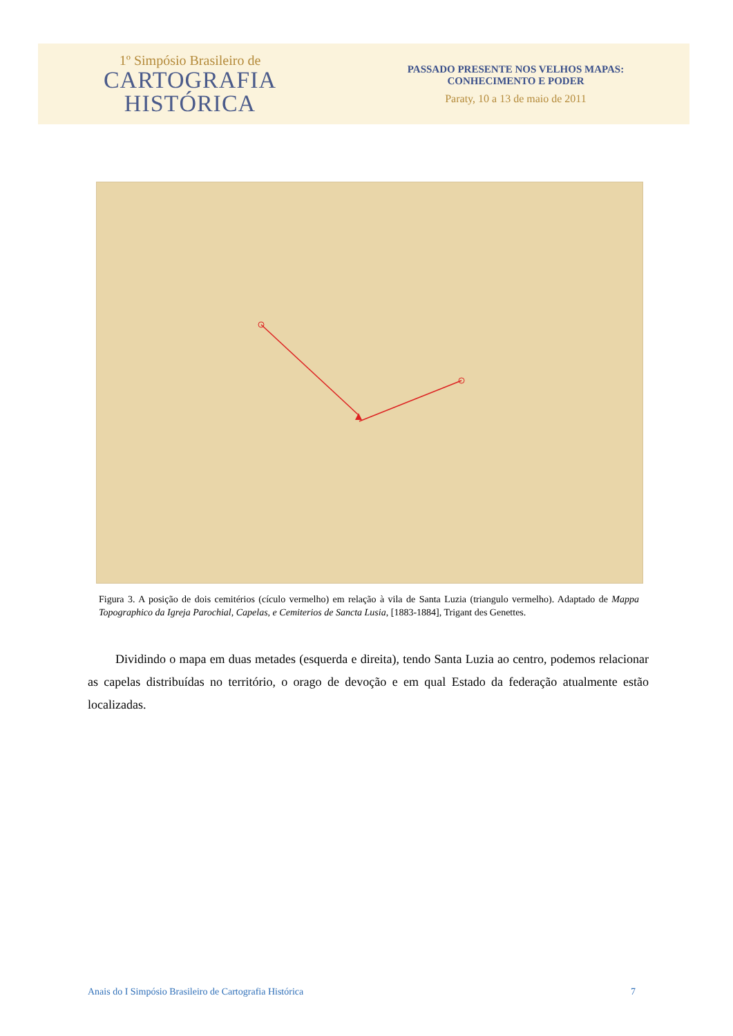1º Simpósio Brasileiro de
CARTOGRAFIA
HISTÓRICA
PASSADO PRESENTE NOS VELHOS MAPAS:
CONHECIMENTO E PODER
Paraty, 10 a 13 de maio de 2011
Figura 3. A posição de dois cemitérios (cículo vermelho) em relação à vila de Santa Luzia (triangulo vermelho). Adaptado de Mappa Topographico da Igreja Parochial, Capelas, e Cemiterios de Sancta Lusia, [1883-1884], Trigant des Genettes.
Dividindo o mapa em duas metades (esquerda e direita), tendo Santa Luzia ao centro, podemos relacionar as capelas distribuídas no território, o orago de devoção e em qual Estado da federação atualmente estão localizadas.
Anais do I Simpósio Brasileiro de Cartografia Histórica 7